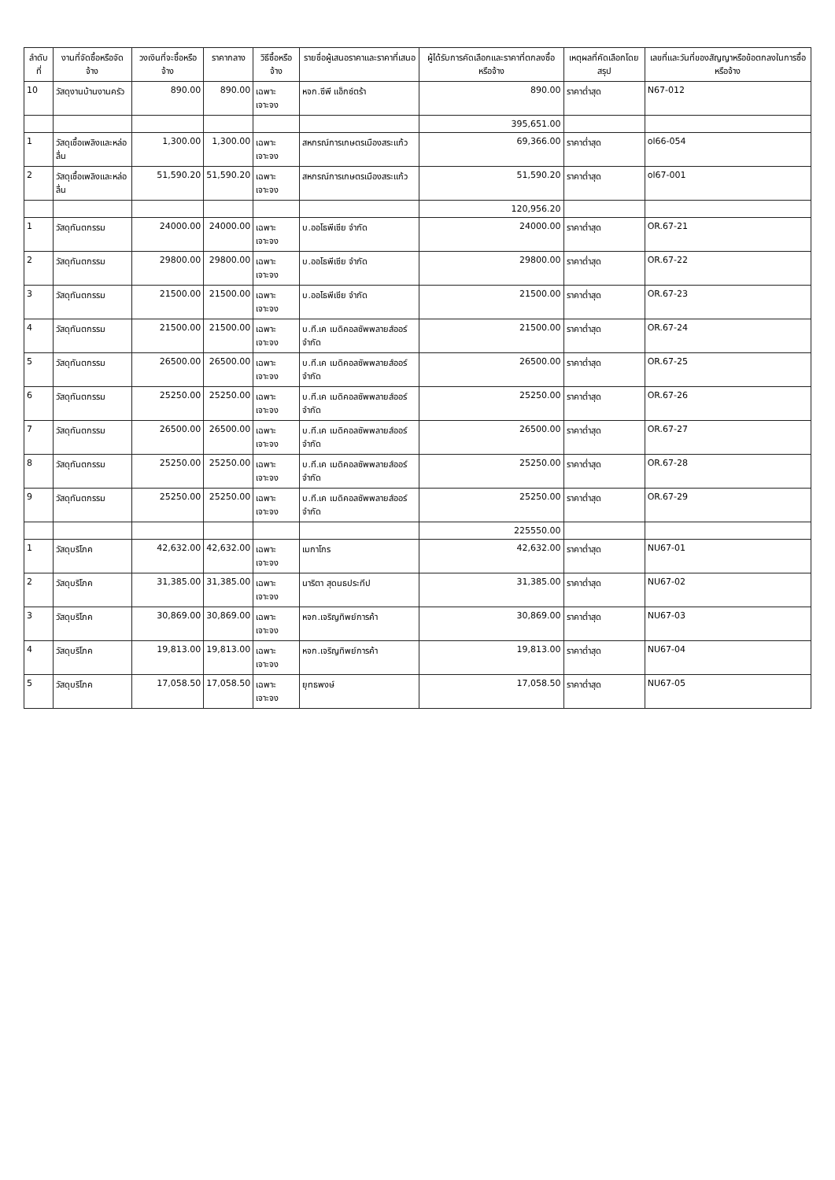| ลำดับที่ | งานที่จัดซื้อหรือจัดจ้าง | วงเงินที่จะซื้อหรือจ้าง | ราคากลาง | วิธีซื้อหรือจ้าง | รายชื่อผู้เสนอราคาและราคาที่เสนอ | ผู้ได้รับการคัดเลือกและราคาที่ตกลงซื้อหรือจ้าง | เหตุผลที่คัดเลือกโดยสรุป | เลขที่และวันที่ของสัญญาหรือข้อตกลงในการซื้อหรือจ้าง |
| --- | --- | --- | --- | --- | --- | --- | --- | --- |
| 10 | วัสดุงานบ้านงานครัว | 890.00 | 890.00 | เฉพาะเจาะจง | หจก.ซีพี แอ็กซ์ตร้า | 890.00 | ราคาต่ำสุด | N67-012 |
| | | | | | | 395,651.00 | | |
| 1 | วัสดุเชื้อเพลิงและหล่อลื่น | 1,300.00 | 1,300.00 | เฉพาะเจาะจง | สหกรณ์การเกษตรเมืองสระแก้ว | 69,366.00 | ราคาต่ำสุด | ol66-054 |
| 2 | วัสดุเชื้อเพลิงและหล่อลื่น | 51,590.20 | 51,590.20 | เฉพาะเจาะจง | สหกรณ์การเกษตรเมืองสระแก้ว | 51,590.20 | ราคาต่ำสุด | ol67-001 |
| | | | | | | 120,956.20 | | |
| 1 | วัสดุทันตกรรม | 24000.00 | 24000.00 | เฉพาะเจาะจง | บ.ออโธพีเซีย จำกัด | 24000.00 | ราคาต่ำสุด | OR.67-21 |
| 2 | วัสดุทันตกรรม | 29800.00 | 29800.00 | เฉพาะเจาะจง | บ.ออโธพีเซีย จำกัด | 29800.00 | ราคาต่ำสุด | OR.67-22 |
| 3 | วัสดุทันตกรรม | 21500.00 | 21500.00 | เฉพาะเจาะจง | บ.ออโธพีเซีย จำกัด | 21500.00 | ราคาต่ำสุด | OR.67-23 |
| 4 | วัสดุทันตกรรม | 21500.00 | 21500.00 | เฉพาะเจาะจง | บ.ที.เค เมดิคอลซัพพลายส์ออร์ จำกัด | 21500.00 | ราคาต่ำสุด | OR.67-24 |
| 5 | วัสดุทันตกรรม | 26500.00 | 26500.00 | เฉพาะเจาะจง | บ.ที.เค เมดิคอลซัพพลายส์ออร์ จำกัด | 26500.00 | ราคาต่ำสุด | OR.67-25 |
| 6 | วัสดุทันตกรรม | 25250.00 | 25250.00 | เฉพาะเจาะจง | บ.ที.เค เมดิคอลซัพพลายส์ออร์ จำกัด | 25250.00 | ราคาต่ำสุด | OR.67-26 |
| 7 | วัสดุทันตกรรม | 26500.00 | 26500.00 | เฉพาะเจาะจง | บ.ที.เค เมดิคอลซัพพลายส์ออร์ จำกัด | 26500.00 | ราคาต่ำสุด | OR.67-27 |
| 8 | วัสดุทันตกรรม | 25250.00 | 25250.00 | เฉพาะเจาะจง | บ.ที.เค เมดิคอลซัพพลายส์ออร์ จำกัด | 25250.00 | ราคาต่ำสุด | OR.67-28 |
| 9 | วัสดุทันตกรรม | 25250.00 | 25250.00 | เฉพาะเจาะจง | บ.ที.เค เมดิคอลซัพพลายส์ออร์ จำกัด | 25250.00 | ราคาต่ำสุด | OR.67-29 |
| | | | | | | 225550.00 | | |
| 1 | วัสดุบริโภค | 42,632.00 | 42,632.00 | เฉพาะเจาะจง | เมกาโกร | 42,632.00 | ราคาต่ำสุด | NU67-01 |
| 2 | วัสดุบริโภค | 31,385.00 | 31,385.00 | เฉพาะเจาะจง | นาริตา สุดนธประทีป | 31,385.00 | ราคาต่ำสุด | NU67-02 |
| 3 | วัสดุบริโภค | 30,869.00 | 30,869.00 | เฉพาะเจาะจง | หจก.เจริญทิพย์การค้า | 30,869.00 | ราคาต่ำสุด | NU67-03 |
| 4 | วัสดุบริโภค | 19,813.00 | 19,813.00 | เฉพาะเจาะจง | หจก.เจริญทิพย์การค้า | 19,813.00 | ราคาต่ำสุด | NU67-04 |
| 5 | วัสดุบริโภค | 17,058.50 | 17,058.50 | เฉพาะเจาะจง | ยุทธพงษ์ | 17,058.50 | ราคาต่ำสุด | NU67-05 |